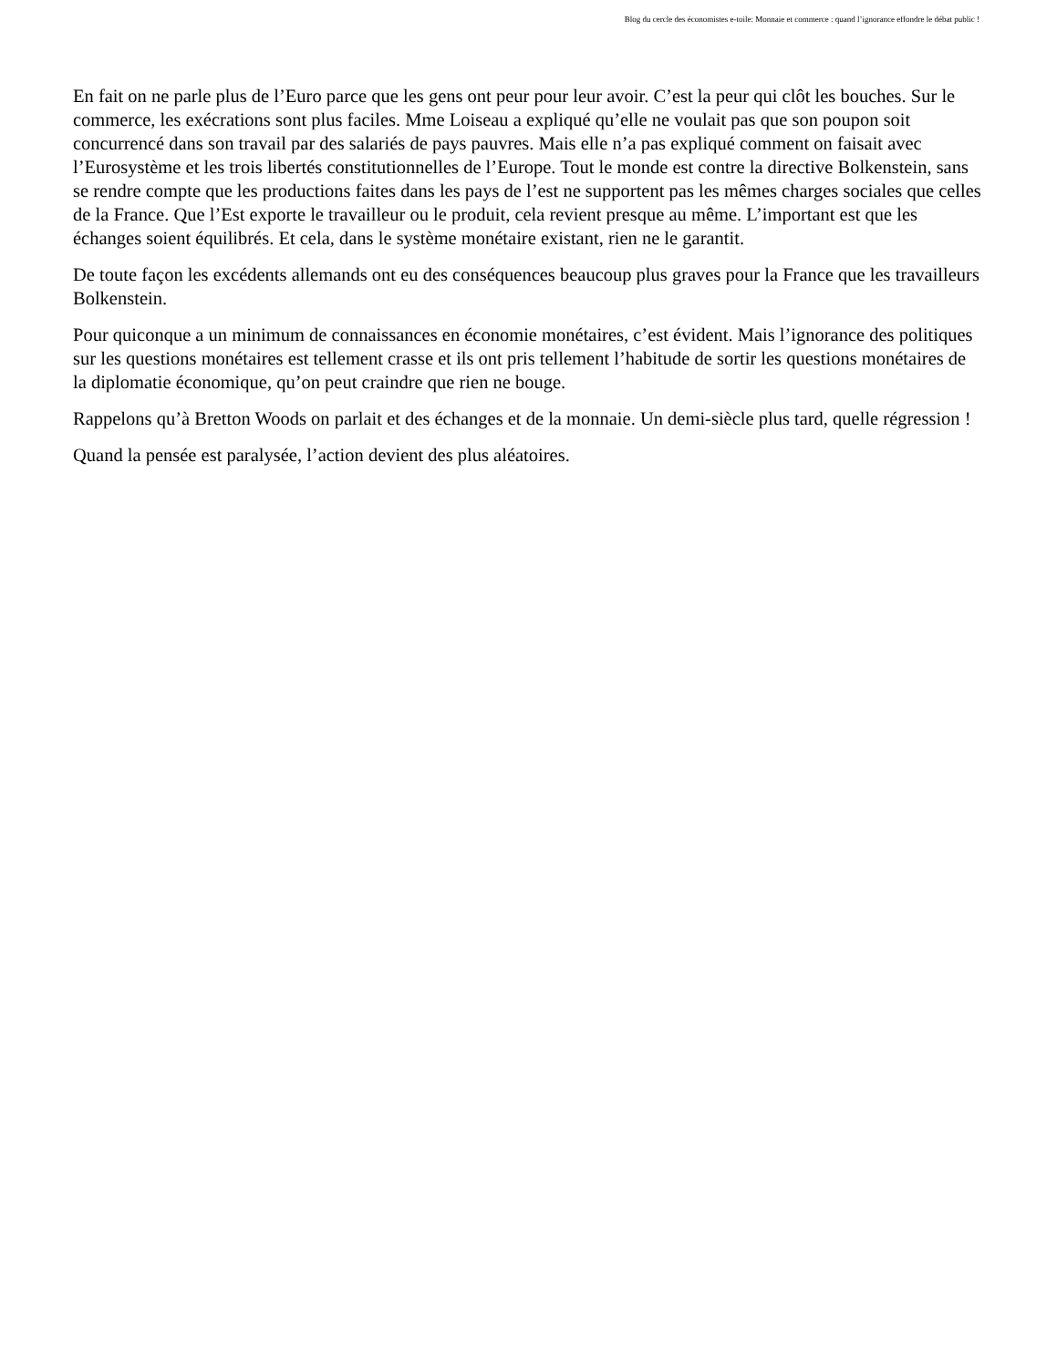Blog du cercle des économistes e-toile: Monnaie et commerce : quand l’ignorance effondre le débat public !
En fait on ne parle plus de l’Euro parce que les gens ont peur pour leur avoir. C’est la peur qui clôt les bouches. Sur le commerce, les exécrations sont plus faciles. Mme Loiseau a expliqué qu’elle ne voulait pas que son poupon soit concurrencé dans son travail par des salariés de pays pauvres. Mais elle n’a pas expliqué comment on faisait avec l’Eurosystème et les trois libertés constitutionnelles de l’Europe. Tout le monde est contre la directive Bolkenstein, sans se rendre compte que les productions faites dans les pays de l’est ne supportent pas les mêmes charges sociales que celles de la France. Que l’Est exporte le travailleur ou le produit, cela revient presque au même. L’important est que les échanges soient équilibrés. Et cela, dans le système monétaire existant, rien ne le garantit.
De toute façon les excédents allemands ont eu des conséquences beaucoup plus graves pour la France que les travailleurs Bolkenstein.
Pour quiconque a un minimum de connaissances en économie monétaires, c’est évident. Mais l’ignorance des politiques sur les questions monétaires est tellement crasse et ils ont pris tellement l’habitude de sortir les questions monétaires de la diplomatie économique, qu’on peut craindre que rien ne bouge.
Rappelons qu’à Bretton Woods on parlait et des échanges et de la monnaie. Un demi-siècle plus tard, quelle régression !
Quand la pensée est paralysée, l’action devient des plus aléatoires.